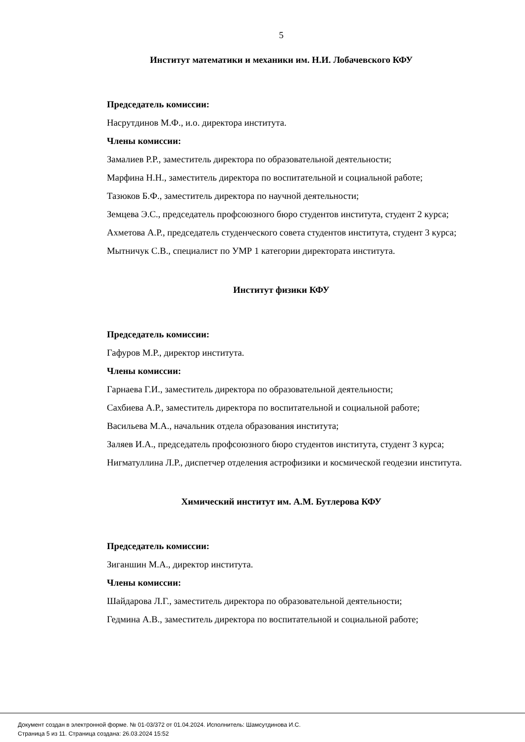5
Институт математики и механики им. Н.И. Лобачевского КФУ
Председатель комиссии:
Насрутдинов М.Ф., и.о. директора института.
Члены комиссии:
Замалиев Р.Р., заместитель директора по образовательной деятельности;
Марфина Н.Н., заместитель директора по воспитательной и социальной работе;
Тазюков Б.Ф., заместитель директора по научной деятельности;
Земцева Э.С., председатель профсоюзного бюро студентов института, студент 2 курса;
Ахметова А.Р., председатель студенческого совета студентов института, студент 3 курса;
Мытничук С.В., специалист по УМР 1 категории директората института.
Институт физики КФУ
Председатель комиссии:
Гафуров М.Р., директор института.
Члены комиссии:
Гарнаева Г.И., заместитель директора по образовательной деятельности;
Сахбиева А.Р., заместитель директора по воспитательной и социальной работе;
Васильева М.А., начальник отдела образования института;
Заляев И.А., председатель профсоюзного бюро студентов института, студент 3 курса;
Нигматуллина Л.Р., диспетчер отделения астрофизики и космической геодезии института.
Химический институт им. А.М. Бутлерова КФУ
Председатель комиссии:
Зиганшин М.А., директор института.
Члены комиссии:
Шайдарова Л.Г., заместитель директора по образовательной деятельности;
Гедмина А.В., заместитель директора по воспитательной и социальной работе;
Документ создан в электронной форме. № 01-03/372 от 01.04.2024. Исполнитель: Шамсутдинова И.С.
Страница 5 из 11. Страница создана: 26.03.2024 15:52